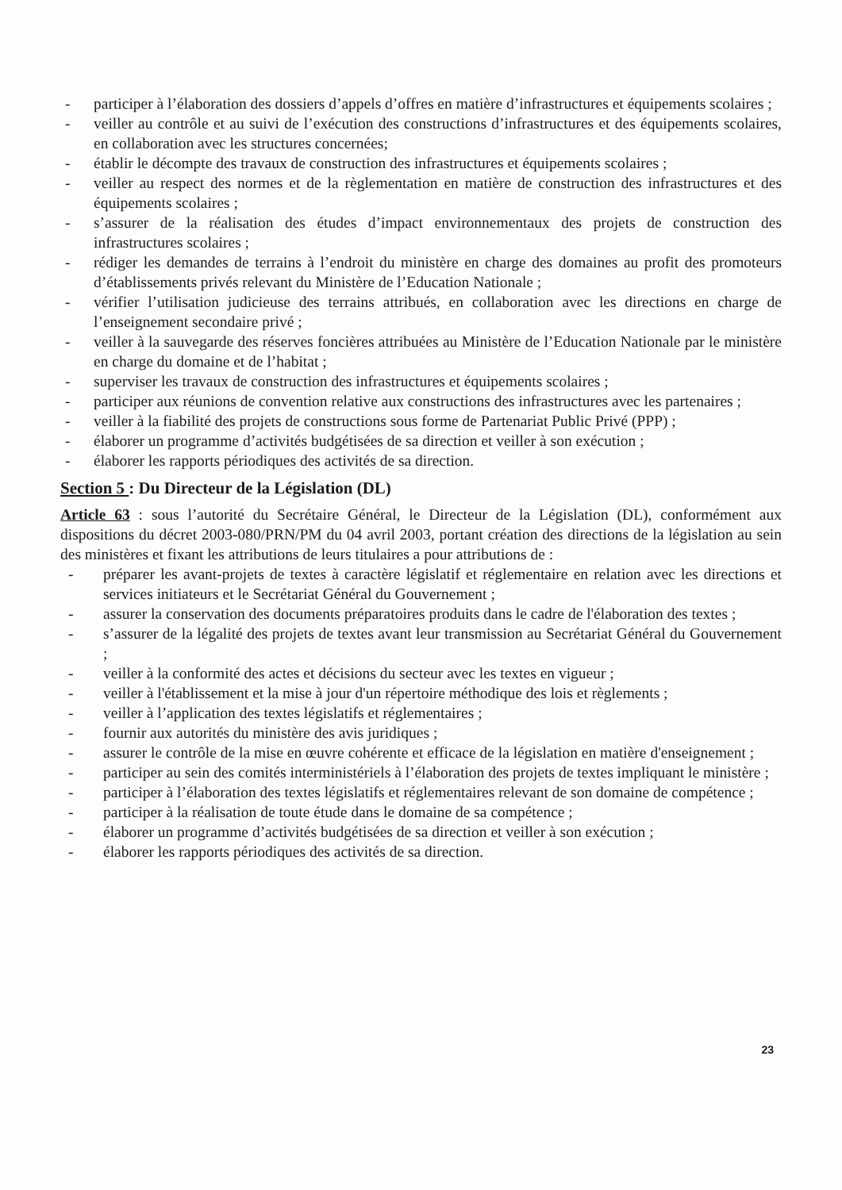- participer à l’élaboration des dossiers d’appels d’offres en matière d’infrastructures et équipements scolaires ;
- veiller au contrôle et au suivi de l’exécution des constructions d’infrastructures et des équipements scolaires, en collaboration avec les structures concernées;
- établir le décompte des travaux de construction des infrastructures et équipements scolaires ;
- veiller au respect des normes et de la règlementation en matière de construction des infrastructures et des équipements scolaires ;
- s’assurer de la réalisation des études d’impact environnementaux des projets de construction des infrastructures scolaires ;
- rédiger les demandes de terrains à l’endroit du ministère en charge des domaines au profit des promoteurs d’établissements privés relevant du Ministère de l’Education Nationale ;
- vérifier l’utilisation judicieuse des terrains attribués, en collaboration avec les directions en charge de l’enseignement secondaire privé ;
- veiller à la sauvegarde des réserves foncières attribuées au Ministère de l’Education Nationale par le ministère en charge du domaine et de l’habitat ;
- superviser les travaux de construction des infrastructures et équipements scolaires ;
- participer aux réunions de convention relative aux constructions des infrastructures avec les partenaires ;
- veiller à la fiabilité des projets de constructions sous forme de Partenariat Public Privé (PPP) ;
- élaborer un programme d’activités budgétisées de sa direction et veiller à son exécution ;
- élaborer les rapports périodiques des activités de sa direction.
Section 5 : Du Directeur de la Législation (DL)
Article 63 : sous l’autorité du Secrétaire Général, le Directeur de la Législation (DL), conformément aux dispositions du décret 2003-080/PRN/PM du 04 avril 2003, portant création des directions de la législation au sein des ministères et fixant les attributions de leurs titulaires a pour attributions de :
- préparer les avant-projets de textes à caractère législatif et réglementaire en relation avec les directions et services initiateurs et le Secrétariat Général du Gouvernement ;
- assurer la conservation des documents préparatoires produits dans le cadre de l'élaboration des textes ;
- s’assurer de la légalité des projets de textes avant leur transmission au Secrétariat Général du Gouvernement ;
- veiller à la conformité des actes et décisions du secteur avec les textes en vigueur ;
- veiller à l'établissement et la mise à jour d'un répertoire méthodique des lois et règlements ;
- veiller à l’application des textes législatifs et réglementaires ;
- fournir aux autorités du ministère des avis juridiques ;
- assurer le contrôle de la mise en œuvre cohérente et efficace de la législation en matière d'enseignement ;
- participer au sein des comités interministériels à l’élaboration des projets de textes impliquant le ministère ;
- participer à l’élaboration des textes législatifs et réglementaires relevant de son domaine de compétence ;
- participer à la réalisation de toute étude dans le domaine de sa compétence ;
- élaborer un programme d’activités budgétisées de sa direction et veiller à son exécution ;
- élaborer les rapports périodiques des activités de sa direction.
​
23